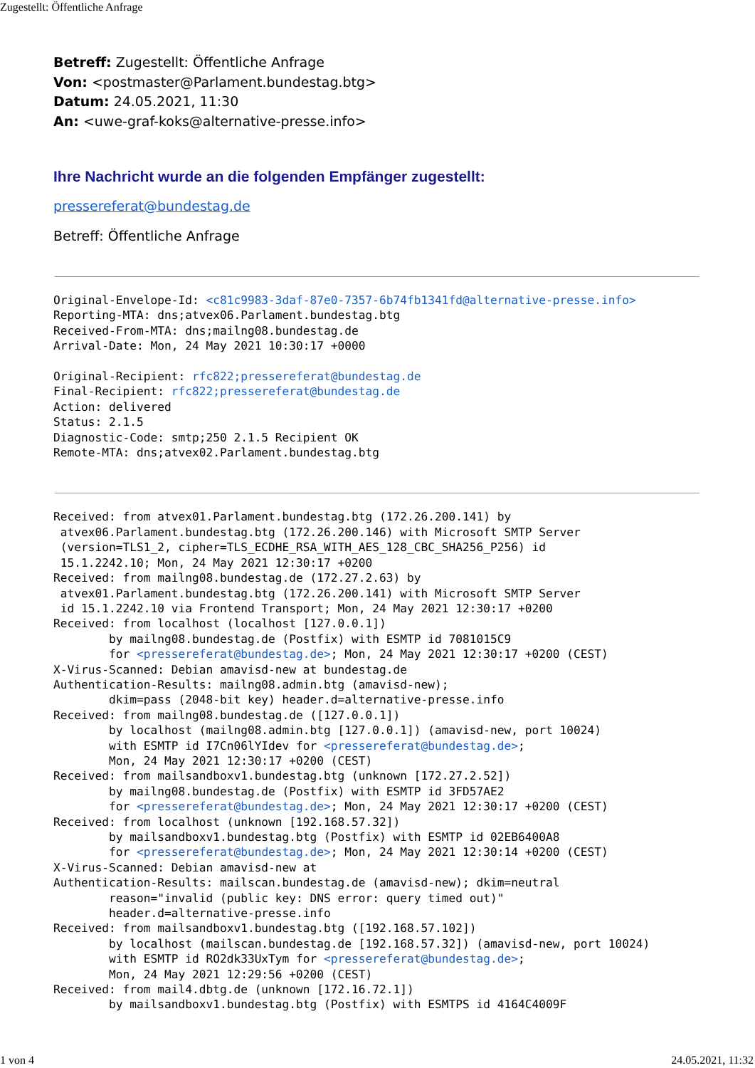Zugestellt: Öffentliche Anfrage
Betreff: Zugestellt: Öffentliche Anfrage
Von: <postmaster@Parlament.bundestag.btg>
Datum: 24.05.2021, 11:30
An: <uwe-graf-koks@alternative-presse.info>
Ihre Nachricht wurde an die folgenden Empfänger zugestellt:
pressereferat@bundestag.de
Betreff: Öffentliche Anfrage
Original-Envelope-Id: <c81c9983-3daf-87e0-7357-6b74fb1341fd@alternative-presse.info>
Reporting-MTA: dns;atvex06.Parlament.bundestag.btg
Received-From-MTA: dns;mailng08.bundestag.de
Arrival-Date: Mon, 24 May 2021 10:30:17 +0000

Original-Recipient: rfc822;pressereferat@bundestag.de
Final-Recipient: rfc822;pressereferat@bundestag.de
Action: delivered
Status: 2.1.5
Diagnostic-Code: smtp;250 2.1.5 Recipient OK
Remote-MTA: dns;atvex02.Parlament.bundestag.btg
Received: from atvex01.Parlament.bundestag.btg (172.26.200.141) by
 atvex06.Parlament.bundestag.btg (172.26.200.146) with Microsoft SMTP Server
 (version=TLS1_2, cipher=TLS_ECDHE_RSA_WITH_AES_128_CBC_SHA256_P256) id
 15.1.2242.10; Mon, 24 May 2021 12:30:17 +0200
Received: from mailng08.bundestag.de (172.27.2.63) by
 atvex01.Parlament.bundestag.btg (172.26.200.141) with Microsoft SMTP Server
 id 15.1.2242.10 via Frontend Transport; Mon, 24 May 2021 12:30:17 +0200
Received: from localhost (localhost [127.0.0.1])
        by mailng08.bundestag.de (Postfix) with ESMTP id 7081015C9
        for <pressereferat@bundestag.de>; Mon, 24 May 2021 12:30:17 +0200 (CEST)
X-Virus-Scanned: Debian amavisd-new at bundestag.de
Authentication-Results: mailng08.admin.btg (amavisd-new);
        dkim=pass (2048-bit key) header.d=alternative-presse.info
Received: from mailng08.bundestag.de ([127.0.0.1])
        by localhost (mailng08.admin.btg [127.0.0.1]) (amavisd-new, port 10024)
        with ESMTP id I7Cn06lYIdev for <pressereferat@bundestag.de>;
        Mon, 24 May 2021 12:30:17 +0200 (CEST)
Received: from mailsandboxv1.bundestag.btg (unknown [172.27.2.52])
        by mailng08.bundestag.de (Postfix) with ESMTP id 3FD57AE2
        for <pressereferat@bundestag.de>; Mon, 24 May 2021 12:30:17 +0200 (CEST)
Received: from localhost (unknown [192.168.57.32])
        by mailsandboxv1.bundestag.btg (Postfix) with ESMTP id 02EB6400A8
        for <pressereferat@bundestag.de>; Mon, 24 May 2021 12:30:14 +0200 (CEST)
X-Virus-Scanned: Debian amavisd-new at
Authentication-Results: mailscan.bundestag.de (amavisd-new); dkim=neutral
        reason="invalid (public key: DNS error: query timed out)"
        header.d=alternative-presse.info
Received: from mailsandboxv1.bundestag.btg ([192.168.57.102])
        by localhost (mailscan.bundestag.de [192.168.57.32]) (amavisd-new, port 10024)
        with ESMTP id RO2dk33UxTym for <pressereferat@bundestag.de>;
        Mon, 24 May 2021 12:29:56 +0200 (CEST)
Received: from mail4.dbtg.de (unknown [172.16.72.1])
        by mailsandboxv1.bundestag.btg (Postfix) with ESMTPS id 4164C4009F
1 von 4 24.05.2021, 11:32